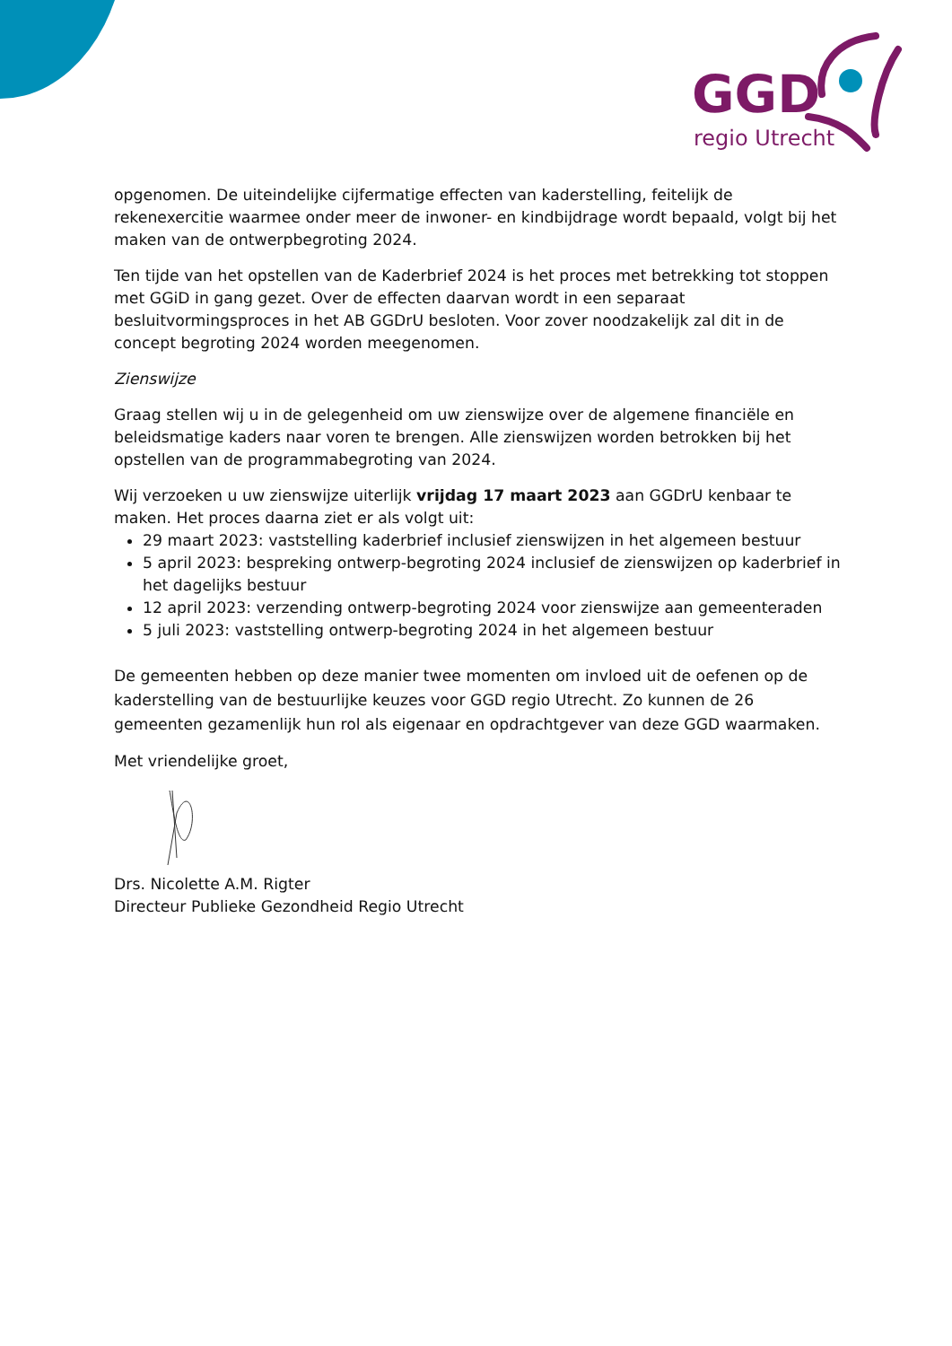GGD
regio Utrecht
opgenomen. De uiteindelijke cijfermatige effecten van kaderstelling, feitelijk de rekenexercitie waarmee onder meer de inwoner- en kindbijdrage wordt bepaald, volgt bij het maken van de ontwerpbegroting 2024.
Ten tijde van het opstellen van de Kaderbrief 2024 is het proces met betrekking tot stoppen met GGiD in gang gezet. Over de effecten daarvan wordt in een separaat besluitvormingsproces in het AB GGDrU besloten. Voor zover noodzakelijk zal dit in de concept begroting 2024 worden meegenomen.
Zienswijze
Graag stellen wij u in de gelegenheid om uw zienswijze over de algemene financiële en beleidsmatige kaders naar voren te brengen. Alle zienswijzen worden betrokken bij het opstellen van de programmabegroting van 2024.
Wij verzoeken u uw zienswijze uiterlijk vrijdag 17 maart 2023 aan GGDrU kenbaar te maken. Het proces daarna ziet er als volgt uit:
29 maart 2023: vaststelling kaderbrief inclusief zienswijzen in het algemeen bestuur
5 april 2023: bespreking ontwerp-begroting 2024 inclusief de zienswijzen op kaderbrief in het dagelijks bestuur
12 april 2023: verzending ontwerp-begroting 2024 voor zienswijze aan gemeenteraden
5 juli 2023: vaststelling ontwerp-begroting 2024 in het algemeen bestuur
De gemeenten hebben op deze manier twee momenten om invloed uit de oefenen op de kaderstelling van de bestuurlijke keuzes voor GGD regio Utrecht. Zo kunnen de 26 gemeenten gezamenlijk hun rol als eigenaar en opdrachtgever van deze GGD waarmaken.
Met vriendelijke groet,
Drs. Nicolette A.M. Rigter
Directeur Publieke Gezondheid Regio Utrecht